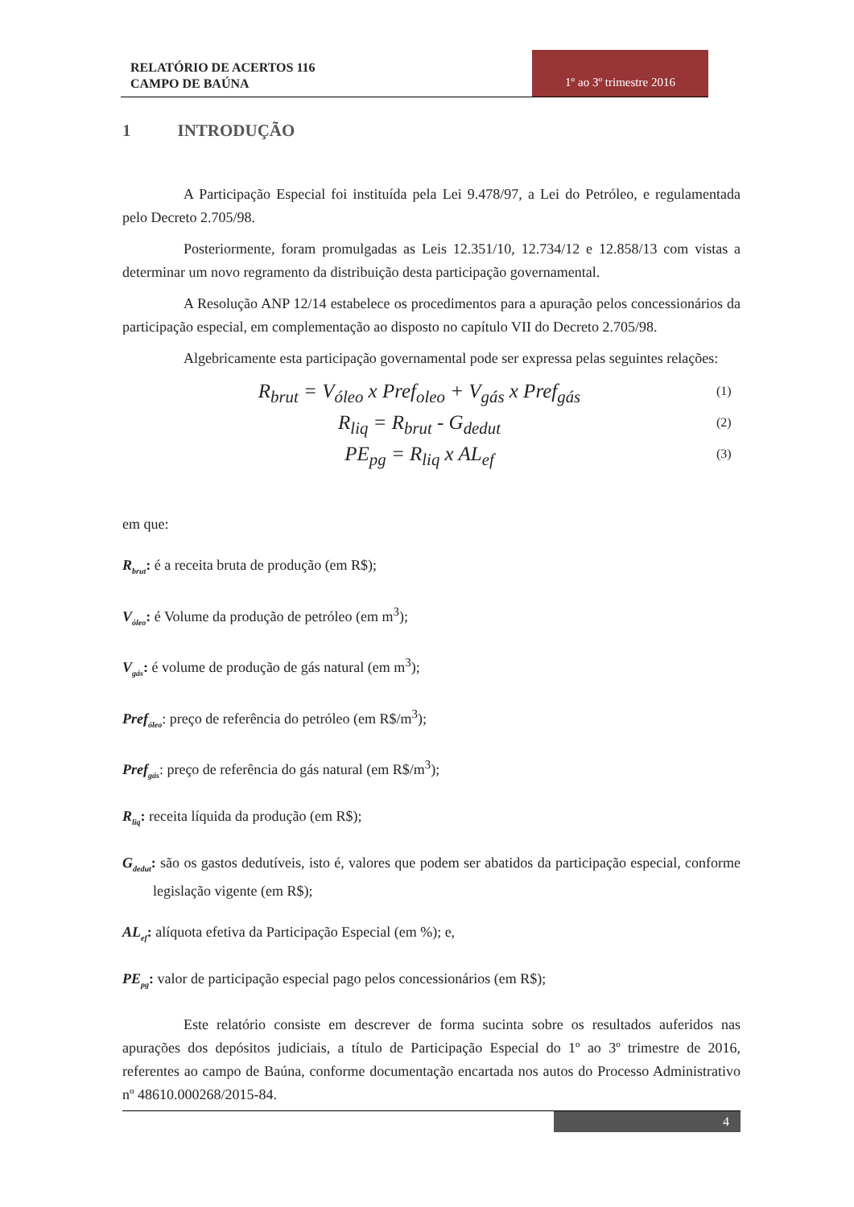RELATÓRIO DE ACERTOS 116
CAMPO DE BAÚNA
1º ao 3º trimestre 2016
1 INTRODUÇÃO
A Participação Especial foi instituída pela Lei 9.478/97, a Lei do Petróleo, e regulamentada pelo Decreto 2.705/98.
Posteriormente, foram promulgadas as Leis 12.351/10, 12.734/12 e 12.858/13 com vistas a determinar um novo regramento da distribuição desta participação governamental.
A Resolução ANP 12/14 estabelece os procedimentos para a apuração pelos concessionários da participação especial, em complementação ao disposto no capítulo VII do Decreto 2.705/98.
Algebricamente esta participação governamental pode ser expressa pelas seguintes relações:
R<sub>brut</sub> = V<sub>óleo</sub> x Pref<sub>oleo</sub> + V<sub>gás</sub> x Pref<sub>gás</sub> (1)
R<sub>liq</sub> = R<sub>brut</sub> - G<sub>dedut</sub> (2)
PE<sub>pg</sub> = R<sub>liq</sub> x AL<sub>ef</sub> (3)
em que:
R<sub>brut</sub>: é a receita bruta de produção (em R$);
V<sub>óleo</sub>: é Volume da produção de petróleo (em m<sup>3</sup>);
V<sub>gás</sub>: é volume de produção de gás natural (em m<sup>3</sup>);
Pref<sub>óleo</sub>: preço de referência do petróleo (em R$/m<sup>3</sup>);
Pref<sub>gás</sub>: preço de referência do gás natural (em R$/m<sup>3</sup>);
R<sub>liq</sub>: receita líquida da produção (em R$);
G<sub>dedut</sub>: são os gastos dedutíveis, isto é, valores que podem ser abatidos da participação especial, conforme legislação vigente (em R$);
AL<sub>ef</sub>: alíquota efetiva da Participação Especial (em %); e,
PE<sub>pg</sub>: valor de participação especial pago pelos concessionários (em R$);
Este relatório consiste em descrever de forma sucinta sobre os resultados auferidos nas apurações dos depósitos judiciais, a título de Participação Especial do 1º ao 3º trimestre de 2016, referentes ao campo de Baúna, conforme documentação encartada nos autos do Processo Administrativo nº 48610.000268/2015-84.
4